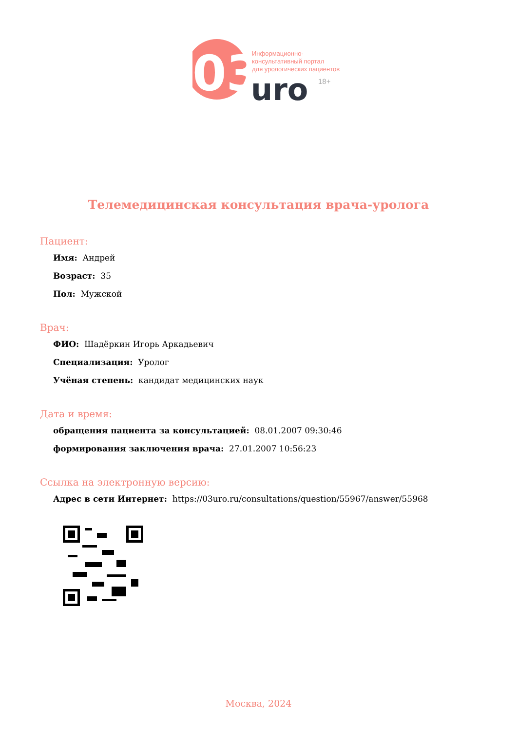03
Информационно-
консультативный портал
для урологических пациентов
uro
18+
Телемедицинская консультация врача-уролога
Пациент:
Имя: Андрей
Возраст: 35
Пол: Мужской
Врач:
ФИО: Шадёркин Игорь Аркадьевич
Специализация: Уролог
Учёная степень: кандидат медицинских наук
Дата и время:
обращения пациента за консультацией: 08.01.2007 09:30:46
формирования заключения врача: 27.01.2007 10:56:23
Ссылка на электронную версию:
Адрес в сети Интернет: https://03uro.ru/consultations/question/55967/answer/55968
Москва, 2024